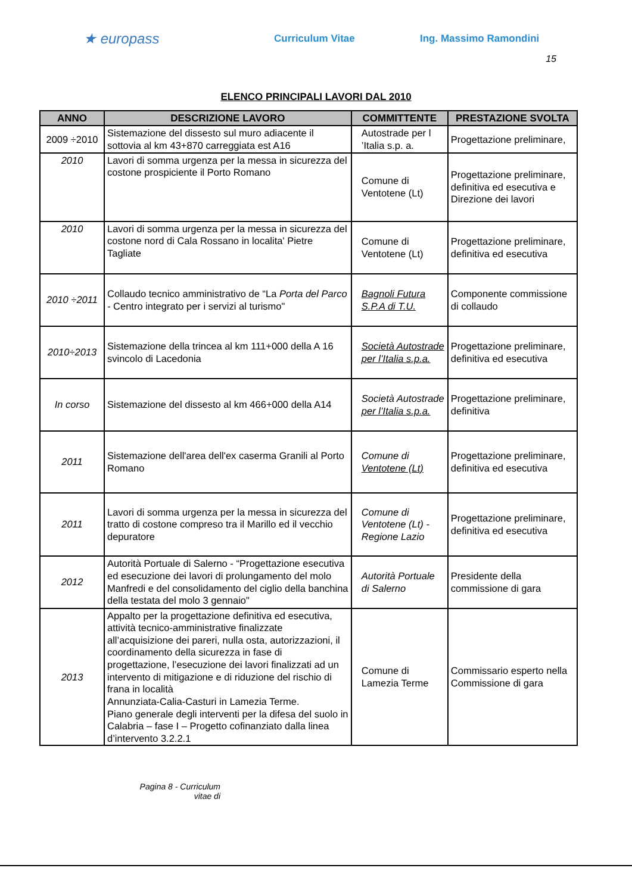★ europass
Curriculum Vitae Ing. Massimo Ramondini
15
ELENCO PRINCIPALI LAVORI DAL 2010
| ANNO | DESCRIZIONE LAVORO | COMMITTENTE | PRESTAZIONE SVOLTA |
| --- | --- | --- | --- |
| 2009 ÷2010 | Sistemazione del dissesto sul muro adiacente il sottovia al km 43+870 carreggiata est A16 | Autostrade per l ’Italia s.p. a. | Progettazione preliminare, |
| 2010 | Lavori di somma urgenza per la messa in sicurezza del costone prospiciente il Porto Romano | Comune di Ventotene (Lt) | Progettazione preliminare, definitiva ed esecutiva e Direzione dei lavori |
| 2010 | Lavori di somma urgenza per la messa in sicurezza del costone nord di Cala Rossano in localita' Pietre Tagliate | Comune di Ventotene (Lt) | Progettazione preliminare, definitiva ed esecutiva |
| 2010 ÷2011 | Collaudo tecnico amministrativo de “La Porta del Parco - Centro integrato per i servizi al turismo" | Bagnoli Futura S.P.A di T.U. | Componente commissione di collaudo |
| 2010÷2013 | Sistemazione della trincea al km 111+000 della A 16 svincolo di Lacedonia | Società Autostrade per l’Italia s.p.a. | Progettazione preliminare, definitiva ed esecutiva |
| In corso | Sistemazione del dissesto al km 466+000 della A14 | Società Autostrade per l’Italia s.p.a. | Progettazione preliminare, definitiva |
| 2011 | Sistemazione dell'area dell'ex caserma Granili al Porto Romano | Comune di Ventotene (Lt) | Progettazione preliminare, definitiva ed esecutiva |
| 2011 | Lavori di somma urgenza per la messa in sicurezza del tratto di costone compreso tra il Marillo ed il vecchio depuratore | Comune di Ventotene (Lt) - Regione Lazio | Progettazione preliminare, definitiva ed esecutiva |
| 2012 | Autorità Portuale di Salerno - “Progettazione esecutiva ed esecuzione dei lavori di prolungamento del molo Manfredi e del consolidamento del ciglio della banchina della testata del molo 3 gennaio" | Autorità Portuale di Salerno | Presidente della commissione di gara |
| 2013 | Appalto per la progettazione definitiva ed esecutiva, attività tecnico-amministrative finalizzate all’acquisizione dei pareri, nulla osta, autorizzazioni, il coordinamento della sicurezza in fase di progettazione, l’esecuzione dei lavori finalizzati ad un intervento di mitigazione e di riduzione del rischio di frana in località Annunziata-Calia-Casturi in Lamezia Terme. Piano generale degli interventi per la difesa del suolo in Calabria – fase I – Progetto cofinanziato dalla linea d’intervento 3.2.2.1 | Comune di Lamezia Terme | Commissario esperto nella Commissione di gara |
Pagina 8 - Curriculum vitae di